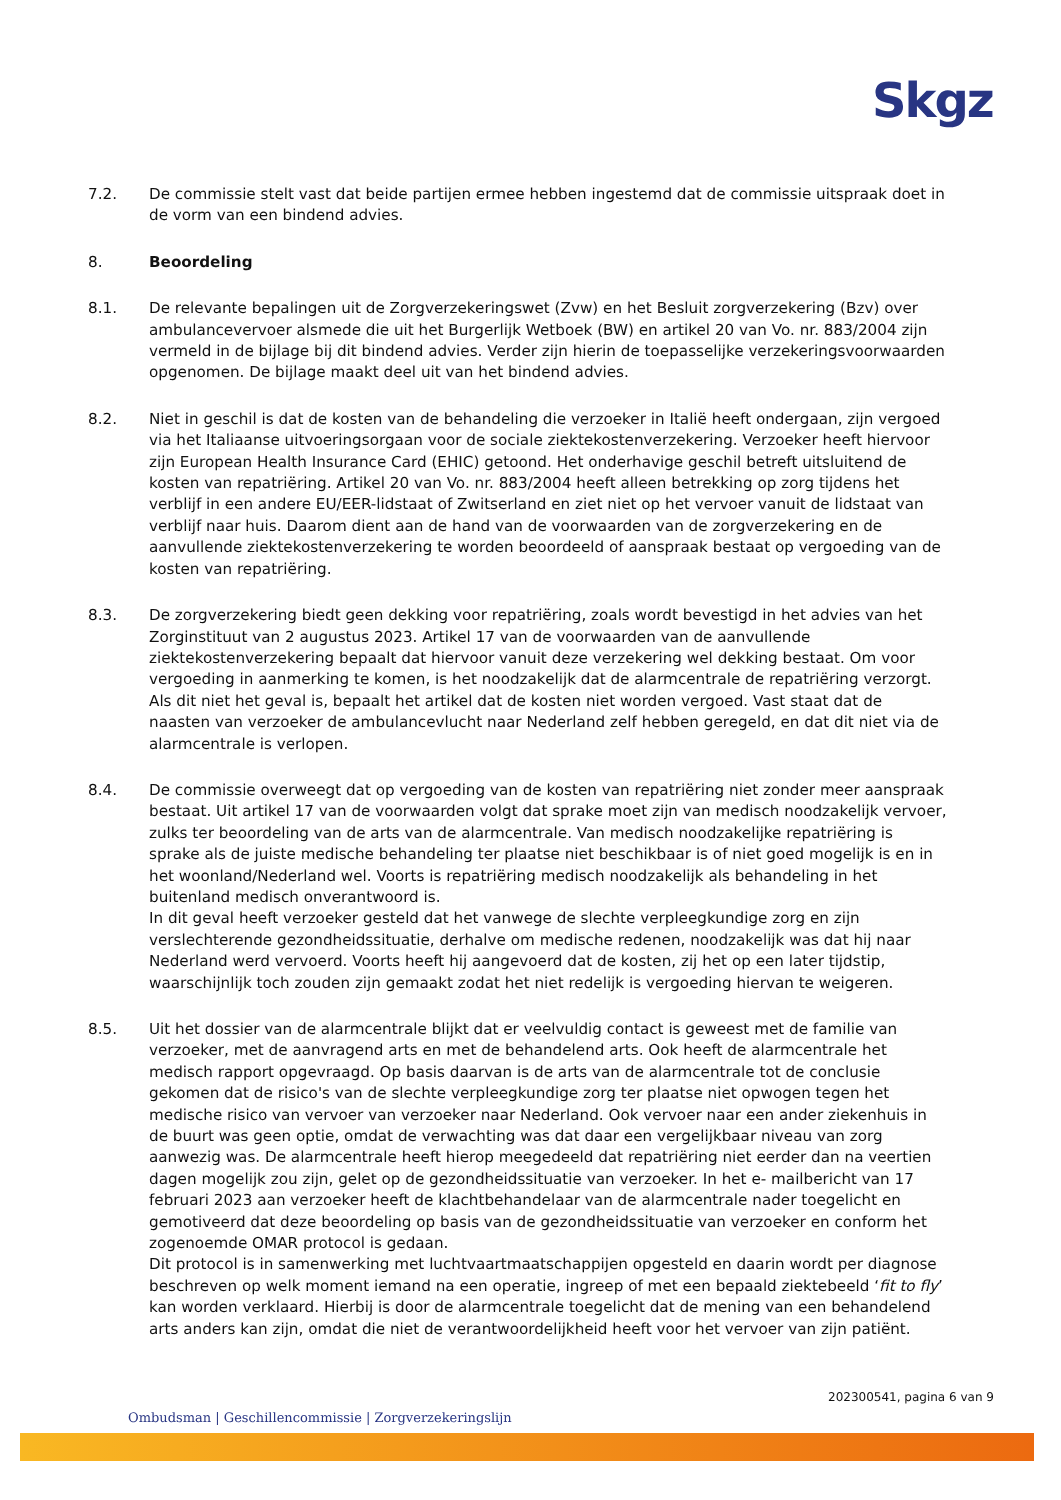Skgz
7.2. De commissie stelt vast dat beide partijen ermee hebben ingestemd dat de commissie uitspraak doet in de vorm van een bindend advies.
8. Beoordeling
8.1. De relevante bepalingen uit de Zorgverzekeringswet (Zvw) en het Besluit zorgverzekering (Bzv) over ambulancevervoer alsmede die uit het Burgerlijk Wetboek (BW) en artikel 20 van Vo. nr. 883/2004 zijn vermeld in de bijlage bij dit bindend advies. Verder zijn hierin de toepasselijke verzekeringsvoorwaarden opgenomen. De bijlage maakt deel uit van het bindend advies.
8.2. Niet in geschil is dat de kosten van de behandeling die verzoeker in Italië heeft ondergaan, zijn vergoed via het Italiaanse uitvoeringsorgaan voor de sociale ziektekostenverzekering. Verzoeker heeft hiervoor zijn European Health Insurance Card (EHIC) getoond. Het onderhavige geschil betreft uitsluitend de kosten van repatriëring. Artikel 20 van Vo. nr. 883/2004 heeft alleen betrekking op zorg tijdens het verblijf in een andere EU/EER-lidstaat of Zwitserland en ziet niet op het vervoer vanuit de lidstaat van verblijf naar huis. Daarom dient aan de hand van de voorwaarden van de zorgverzekering en de aanvullende ziektekostenverzekering te worden beoordeeld of aanspraak bestaat op vergoeding van de kosten van repatriëring.
8.3. De zorgverzekering biedt geen dekking voor repatriëring, zoals wordt bevestigd in het advies van het Zorginstituut van 2 augustus 2023. Artikel 17 van de voorwaarden van de aanvullende ziektekostenverzekering bepaalt dat hiervoor vanuit deze verzekering wel dekking bestaat. Om voor vergoeding in aanmerking te komen, is het noodzakelijk dat de alarmcentrale de repatriëring verzorgt. Als dit niet het geval is, bepaalt het artikel dat de kosten niet worden vergoed. Vast staat dat de naasten van verzoeker de ambulancevlucht naar Nederland zelf hebben geregeld, en dat dit niet via de alarmcentrale is verlopen.
8.4. De commissie overweegt dat op vergoeding van de kosten van repatriëring niet zonder meer aanspraak bestaat. Uit artikel 17 van de voorwaarden volgt dat sprake moet zijn van medisch noodzakelijk vervoer, zulks ter beoordeling van de arts van de alarmcentrale. Van medisch noodzakelijke repatriëring is sprake als de juiste medische behandeling ter plaatse niet beschikbaar is of niet goed mogelijk is en in het woonland/Nederland wel. Voorts is repatriëring medisch noodzakelijk als behandeling in het buitenland medisch onverantwoord is.
In dit geval heeft verzoeker gesteld dat het vanwege de slechte verpleegkundige zorg en zijn verslechterende gezondheidssituatie, derhalve om medische redenen, noodzakelijk was dat hij naar Nederland werd vervoerd. Voorts heeft hij aangevoerd dat de kosten, zij het op een later tijdstip, waarschijnlijk toch zouden zijn gemaakt zodat het niet redelijk is vergoeding hiervan te weigeren.
8.5. Uit het dossier van de alarmcentrale blijkt dat er veelvuldig contact is geweest met de familie van verzoeker, met de aanvragend arts en met de behandelend arts. Ook heeft de alarmcentrale het medisch rapport opgevraagd. Op basis daarvan is de arts van de alarmcentrale tot de conclusie gekomen dat de risico's van de slechte verpleegkundige zorg ter plaatse niet opwogen tegen het medische risico van vervoer van verzoeker naar Nederland. Ook vervoer naar een ander ziekenhuis in de buurt was geen optie, omdat de verwachting was dat daar een vergelijkbaar niveau van zorg aanwezig was. De alarmcentrale heeft hierop meegedeeld dat repatriëring niet eerder dan na veertien dagen mogelijk zou zijn, gelet op de gezondheidssituatie van verzoeker. In het e- mailbericht van 17 februari 2023 aan verzoeker heeft de klachtbehandelaar van de alarmcentrale nader toegelicht en gemotiveerd dat deze beoordeling op basis van de gezondheidssituatie van verzoeker en conform het zogenoemde OMAR protocol is gedaan.
Dit protocol is in samenwerking met luchtvaartmaatschappijen opgesteld en daarin wordt per diagnose beschreven op welk moment iemand na een operatie, ingreep of met een bepaald ziektebeeld ‘fit to fly’ kan worden verklaard. Hierbij is door de alarmcentrale toegelicht dat de mening van een behandelend arts anders kan zijn, omdat die niet de verantwoordelijkheid heeft voor het vervoer van zijn patiënt.
202300541, pagina 6 van 9
Ombudsman | Geschillencommissie | Zorgverzekeringslijn